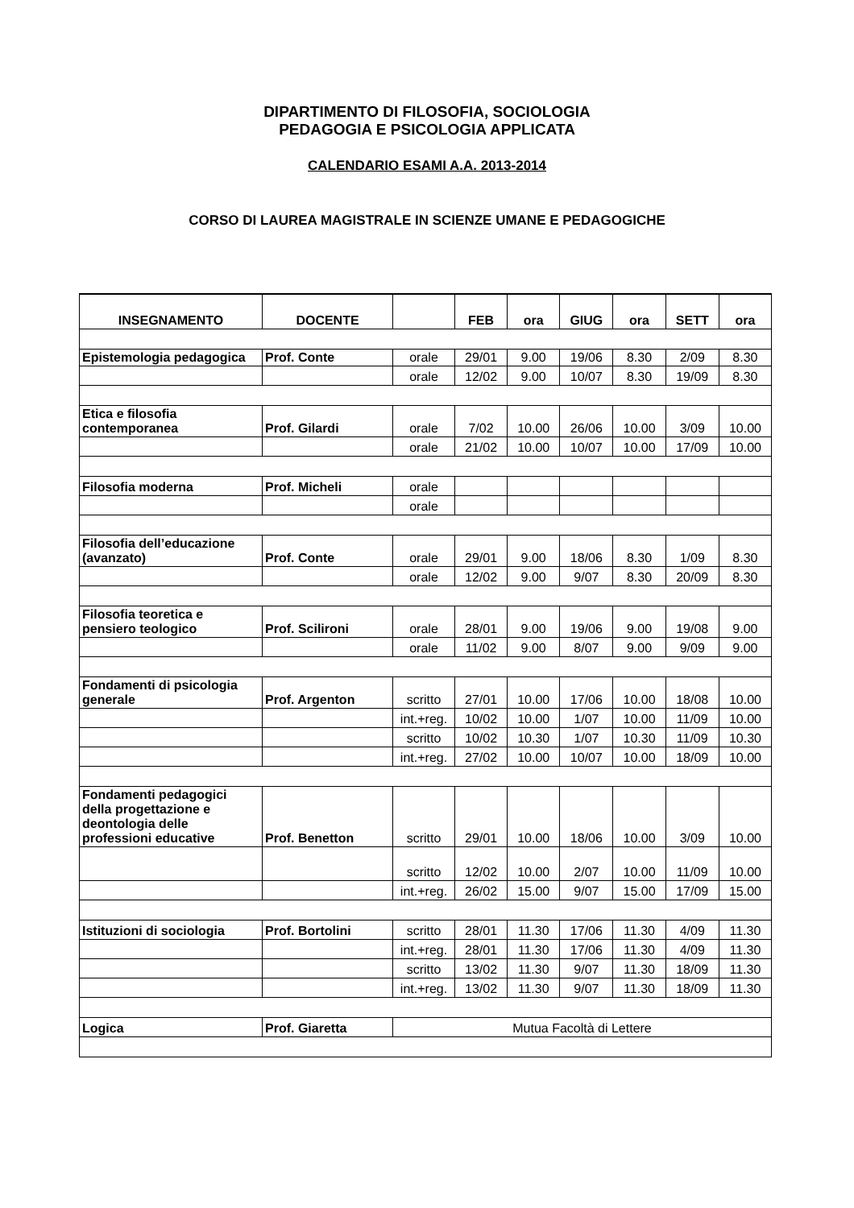DIPARTIMENTO DI FILOSOFIA, SOCIOLOGIA
PEDAGOGIA E PSICOLOGIA APPLICATA
CALENDARIO ESAMI A.A. 2013-2014
CORSO DI LAUREA MAGISTRALE IN SCIENZE UMANE E PEDAGOGICHE
| INSEGNAMENTO | DOCENTE | | FEB | ora | GIUG | ora | SETT | ora |
| --- | --- | --- | --- | --- | --- | --- | --- | --- |
| Epistemologia pedagogica | Prof. Conte | orale | 29/01 | 9.00 | 19/06 | 8.30 | 2/09 | 8.30 |
| | | orale | 12/02 | 9.00 | 10/07 | 8.30 | 19/09 | 8.30 |
| Etica e filosofia contemporanea | Prof. Gilardi | orale | 7/02 | 10.00 | 26/06 | 10.00 | 3/09 | 10.00 |
| | | orale | 21/02 | 10.00 | 10/07 | 10.00 | 17/09 | 10.00 |
| Filosofia moderna | Prof. Micheli | orale | | | | | | |
| | | orale | | | | | | |
| Filosofia dell’educazione (avanzato) | Prof. Conte | orale | 29/01 | 9.00 | 18/06 | 8.30 | 1/09 | 8.30 |
| | | orale | 12/02 | 9.00 | 9/07 | 8.30 | 20/09 | 8.30 |
| Filosofia teoretica e pensiero teologico | Prof. Scilironi | orale | 28/01 | 9.00 | 19/06 | 9.00 | 19/08 | 9.00 |
| | | orale | 11/02 | 9.00 | 8/07 | 9.00 | 9/09 | 9.00 |
| Fondamenti di psicologia generale | Prof. Argenton | scritto | 27/01 | 10.00 | 17/06 | 10.00 | 18/08 | 10.00 |
| | | int.+reg. | 10/02 | 10.00 | 1/07 | 10.00 | 11/09 | 10.00 |
| | | scritto | 10/02 | 10.30 | 1/07 | 10.30 | 11/09 | 10.30 |
| | | int.+reg. | 27/02 | 10.00 | 10/07 | 10.00 | 18/09 | 10.00 |
| Fondamenti pedagogici della progettazione e deontologia delle professioni educative | Prof. Benetton | scritto | 29/01 | 10.00 | 18/06 | 10.00 | 3/09 | 10.00 |
| | | scritto | 12/02 | 10.00 | 2/07 | 10.00 | 11/09 | 10.00 |
| | | int.+reg. | 26/02 | 15.00 | 9/07 | 15.00 | 17/09 | 15.00 |
| Istituzioni di sociologia | Prof. Bortolini | scritto | 28/01 | 11.30 | 17/06 | 11.30 | 4/09 | 11.30 |
| | | int.+reg. | 28/01 | 11.30 | 17/06 | 11.30 | 4/09 | 11.30 |
| | | scritto | 13/02 | 11.30 | 9/07 | 11.30 | 18/09 | 11.30 |
| | | int.+reg. | 13/02 | 11.30 | 9/07 | 11.30 | 18/09 | 11.30 |
| Logica | Prof. Giaretta | Mutua Facoltà di Lettere | | | | | | |